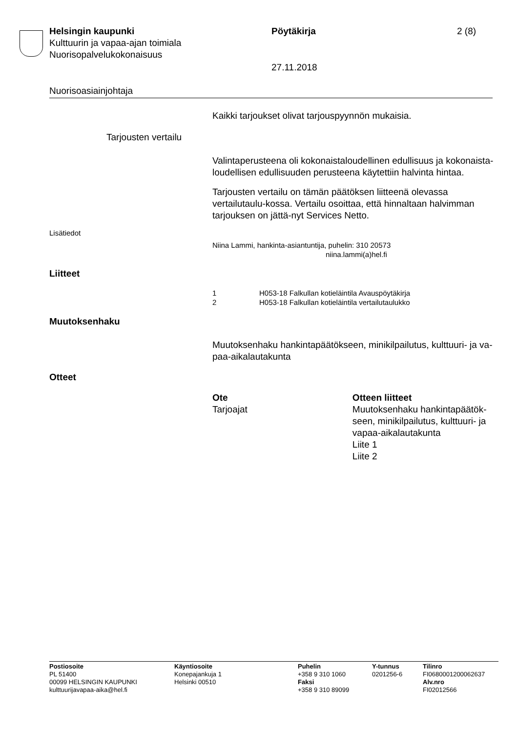Helsingin kaupunki Pöytäkirja 2 (8)
Kulttuurin ja vapaa-ajan toimiala
Nuorisopalvelukokonaisuus
27.11.2018
Nuorisoasiainjohtaja
Kaikki tarjoukset olivat tarjouspyynnön mukaisia.
Tarjousten vertailu
Valintaperusteena oli kokonaistaloudellinen edullisuus ja kokonaista-loudellisen edullisuuden perusteena käytettiin halvinta hintaa.
Tarjousten vertailu on tämän päätöksen liitteenä olevassa vertailutaulu-kossa. Vertailu osoittaa, että hinnaltaan halvimman tarjouksen on jättä-nyt Services Netto.
Lisätiedot
Niina Lammi, hankinta-asiantuntija, puhelin: 310 20573
niina.lammi(a)hel.fi
Liitteet
| 1 | H053-18 Falkullan kotieläintila Avauspöytäkirja |
| 2 | H053-18 Falkullan kotieläintila vertailutaulukko |
Muutoksenhaku
Muutoksenhaku hankintapäätökseen, minikilpailutus, kulttuuri- ja va-paa-aikalautakunta
Otteet
| Ote | Otteen liitteet |
| --- | --- |
| Tarjoajat | Muutoksenhaku hankintapäätök-seen, minikilpailutus, kulttuuri- ja vapaa-aikalautakunta Liite 1 Liite 2 |
Postiosoite
PL 51400
00099 HELSINGIN KAUPUNKI
kulttuurijavapaa-aika@hel.fi
Käyntiosoite
Konepajankuja 1
Helsinki 00510
Puhelin
+358 9 310 1060
Faksi
+358 9 310 89099
Y-tunnus
0201256-6
Tilinro
FI0680001200062637
Alv.nro
FI02012566